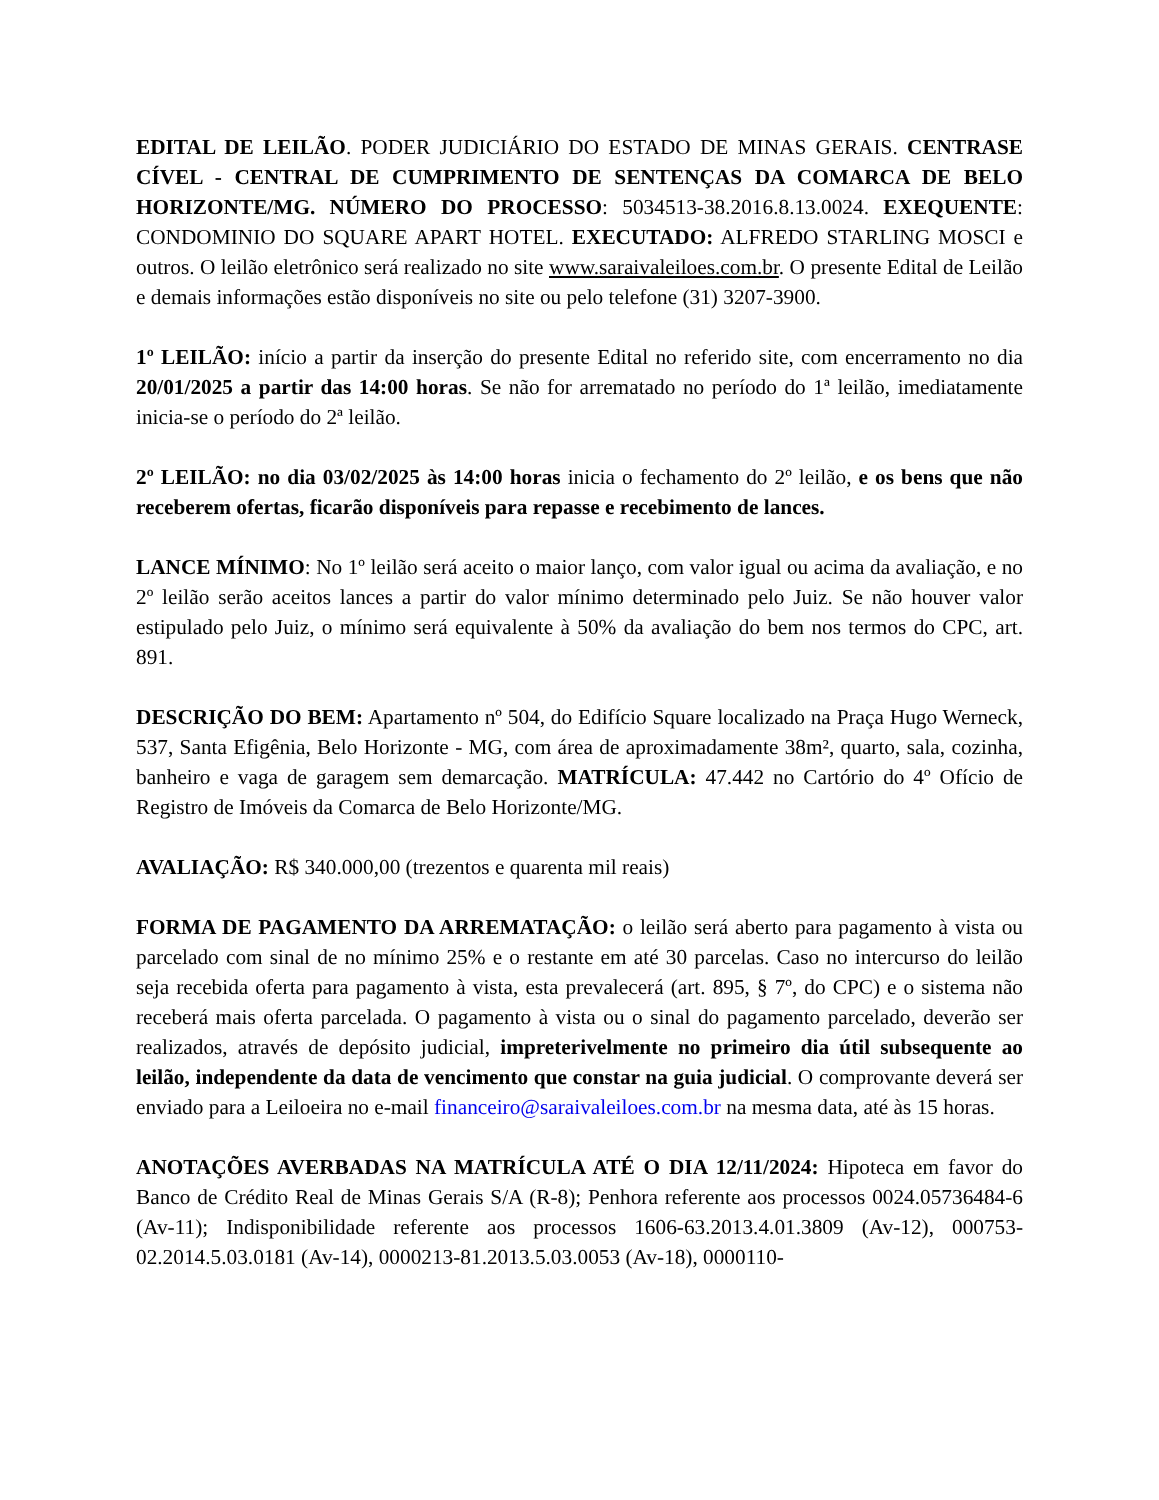EDITAL DE LEILÃO. PODER JUDICIÁRIO DO ESTADO DE MINAS GERAIS. CENTRASE CÍVEL - CENTRAL DE CUMPRIMENTO DE SENTENÇAS DA COMARCA DE BELO HORIZONTE/MG. NÚMERO DO PROCESSO: 5034513-38.2016.8.13.0024. EXEQUENTE: CONDOMINIO DO SQUARE APART HOTEL. EXECUTADO: ALFREDO STARLING MOSCI e outros. O leilão eletrônico será realizado no site www.saraivaleiloes.com.br. O presente Edital de Leilão e demais informações estão disponíveis no site ou pelo telefone (31) 3207-3900.
1º LEILÃO: início a partir da inserção do presente Edital no referido site, com encerramento no dia 20/01/2025 a partir das 14:00 horas. Se não for arrematado no período do 1ª leilão, imediatamente inicia-se o período do 2ª leilão.
2º LEILÃO: no dia 03/02/2025 às 14:00 horas inicia o fechamento do 2º leilão, e os bens que não receberem ofertas, ficarão disponíveis para repasse e recebimento de lances.
LANCE MÍNIMO: No 1º leilão será aceito o maior lanço, com valor igual ou acima da avaliação, e no 2º leilão serão aceitos lances a partir do valor mínimo determinado pelo Juiz. Se não houver valor estipulado pelo Juiz, o mínimo será equivalente à 50% da avaliação do bem nos termos do CPC, art. 891.
DESCRIÇÃO DO BEM: Apartamento nº 504, do Edifício Square localizado na Praça Hugo Werneck, 537, Santa Efigênia, Belo Horizonte - MG, com área de aproximadamente 38m², quarto, sala, cozinha, banheiro e vaga de garagem sem demarcação. MATRÍCULA: 47.442 no Cartório do 4º Ofício de Registro de Imóveis da Comarca de Belo Horizonte/MG.
AVALIAÇÃO: R$ 340.000,00 (trezentos e quarenta mil reais)
FORMA DE PAGAMENTO DA ARREMATAÇÃO: o leilão será aberto para pagamento à vista ou parcelado com sinal de no mínimo 25% e o restante em até 30 parcelas. Caso no intercurso do leilão seja recebida oferta para pagamento à vista, esta prevalecerá (art. 895, § 7º, do CPC) e o sistema não receberá mais oferta parcelada. O pagamento à vista ou o sinal do pagamento parcelado, deverão ser realizados, através de depósito judicial, impreterivelmente no primeiro dia útil subsequente ao leilão, independente da data de vencimento que constar na guia judicial. O comprovante deverá ser enviado para a Leiloeira no e-mail financeiro@saraivaleiloes.com.br na mesma data, até às 15 horas.
ANOTAÇÕES AVERBADAS NA MATRÍCULA ATÉ O DIA 12/11/2024: Hipoteca em favor do Banco de Crédito Real de Minas Gerais S/A (R-8); Penhora referente aos processos 0024.05736484-6 (Av-11); Indisponibilidade referente aos processos 1606-63.2013.4.01.3809 (Av-12), 000753-02.2014.5.03.0181 (Av-14), 0000213-81.2013.5.03.0053 (Av-18), 0000110-